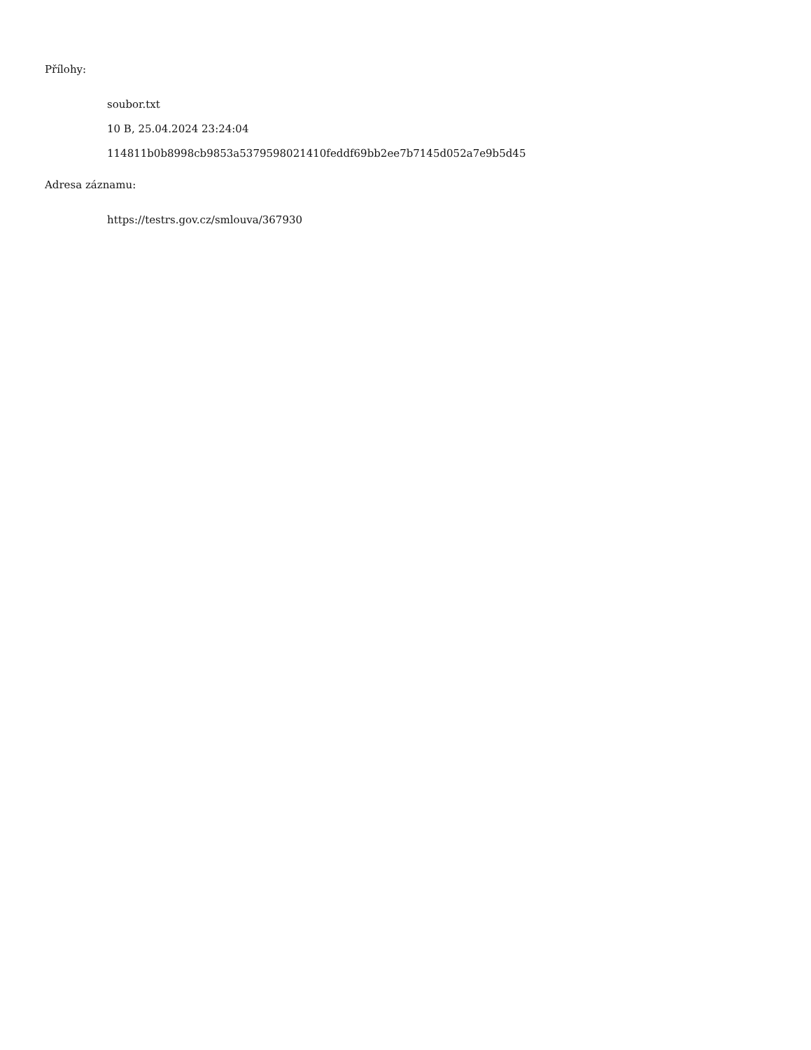Přílohy:
soubor.txt
10 B, 25.04.2024 23:24:04
114811b0b8998cb9853a5379598021410feddf69bb2ee7b7145d052a7e9b5d45
Adresa záznamu:
https://testrs.gov.cz/smlouva/367930